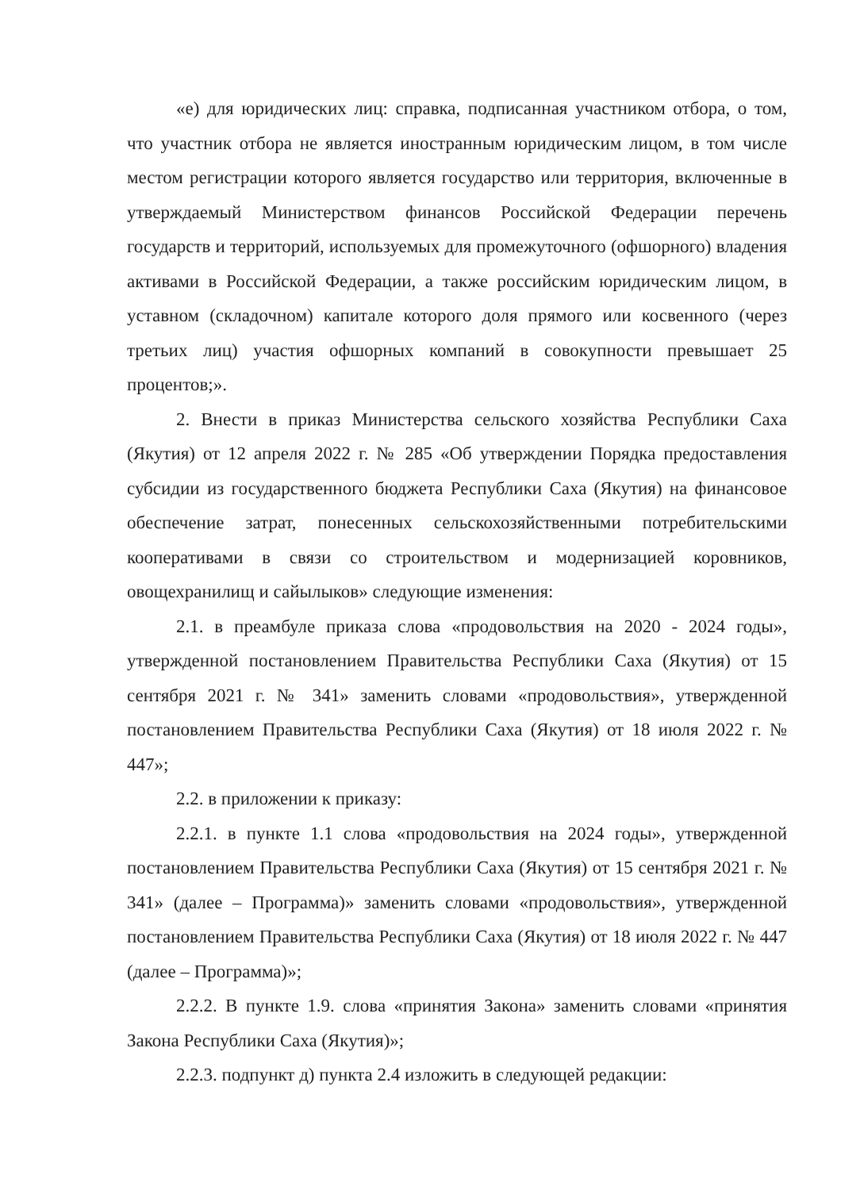«е) для юридических лиц: справка, подписанная участником отбора, о том, что участник отбора не является иностранным юридическим лицом, в том числе местом регистрации которого является государство или территория, включенные в утверждаемый Министерством финансов Российской Федерации перечень государств и территорий, используемых для промежуточного (офшорного) владения активами в Российской Федерации, а также российским юридическим лицом, в уставном (складочном) капитале которого доля прямого или косвенного (через третьих лиц) участия офшорных компаний в совокупности превышает 25 процентов;».
2. Внести в приказ Министерства сельского хозяйства Республики Саха (Якутия) от 12 апреля 2022 г. № 285 «Об утверждении Порядка предоставления субсидии из государственного бюджета Республики Саха (Якутия) на финансовое обеспечение затрат, понесенных сельскохозяйственными потребительскими кооперативами в связи со строительством и модернизацией коровников, овощехранилищ и сайылыков» следующие изменения:
2.1. в преамбуле приказа слова «продовольствия на 2020 - 2024 годы», утвержденной постановлением Правительства Республики Саха (Якутия) от 15 сентября 2021 г. № 341» заменить словами «продовольствия», утвержденной постановлением Правительства Республики Саха (Якутия) от 18 июля 2022 г. № 447»;
2.2. в приложении к приказу:
2.2.1. в пункте 1.1 слова «продовольствия на 2024 годы», утвержденной постановлением Правительства Республики Саха (Якутия) от 15 сентября 2021 г. № 341» (далее – Программа)» заменить словами «продовольствия», утвержденной постановлением Правительства Республики Саха (Якутия) от 18 июля 2022 г. № 447 (далее – Программа)»;
2.2.2. В пункте 1.9. слова «принятия Закона» заменить словами «принятия Закона Республики Саха (Якутия)»;
2.2.3. подпункт д) пункта 2.4 изложить в следующей редакции: